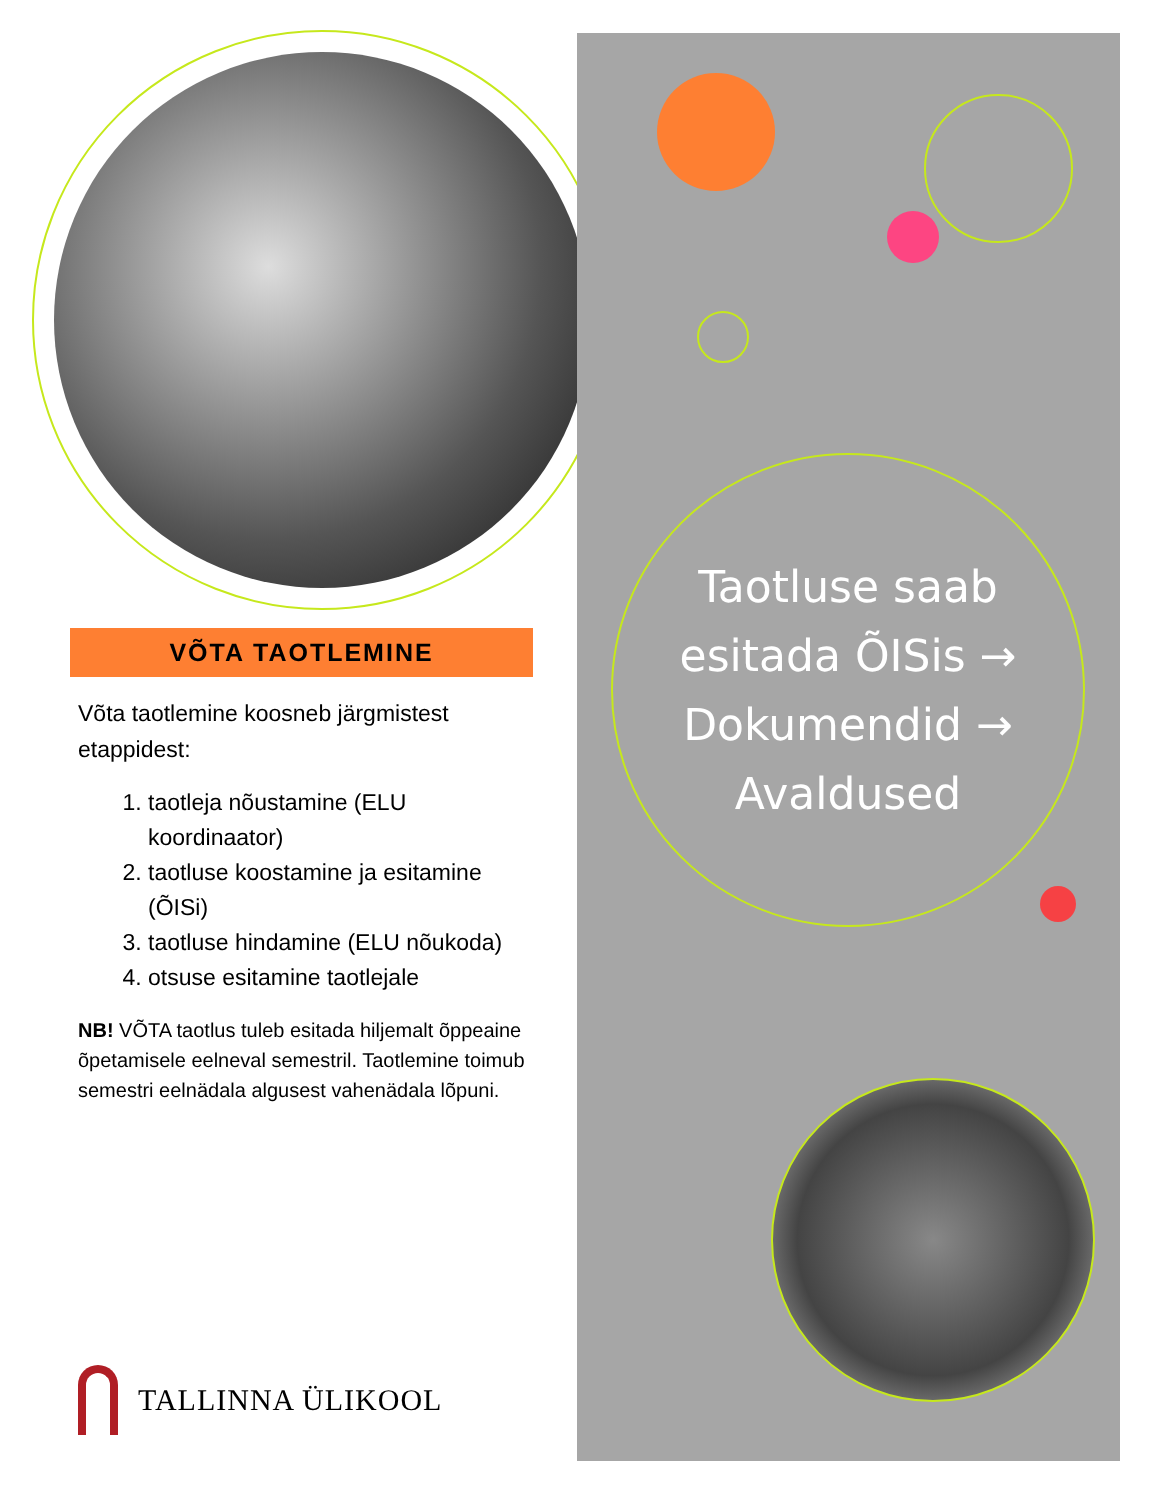VÕTA TAOTLEMINE
Võta taotlemine koosneb järgmistest etappidest:
1. taotleja nõustamine (ELU koordinaator)
2. taotluse koostamine ja esitamine (ÕISi)
3. taotluse hindamine (ELU nõukoda)
4. otsuse esitamine taotlejale
NB! VÕTA taotlus tuleb esitada hiljemalt õppeaine õpetamisele eelneval semestril. Taotlemine toimub semestri eelnädala algusest vahenädala lõpuni.
TALLINNA ÜLIKOOL
Taotluse saab
esitada ÕISis →
Dokumendid →
Avaldused